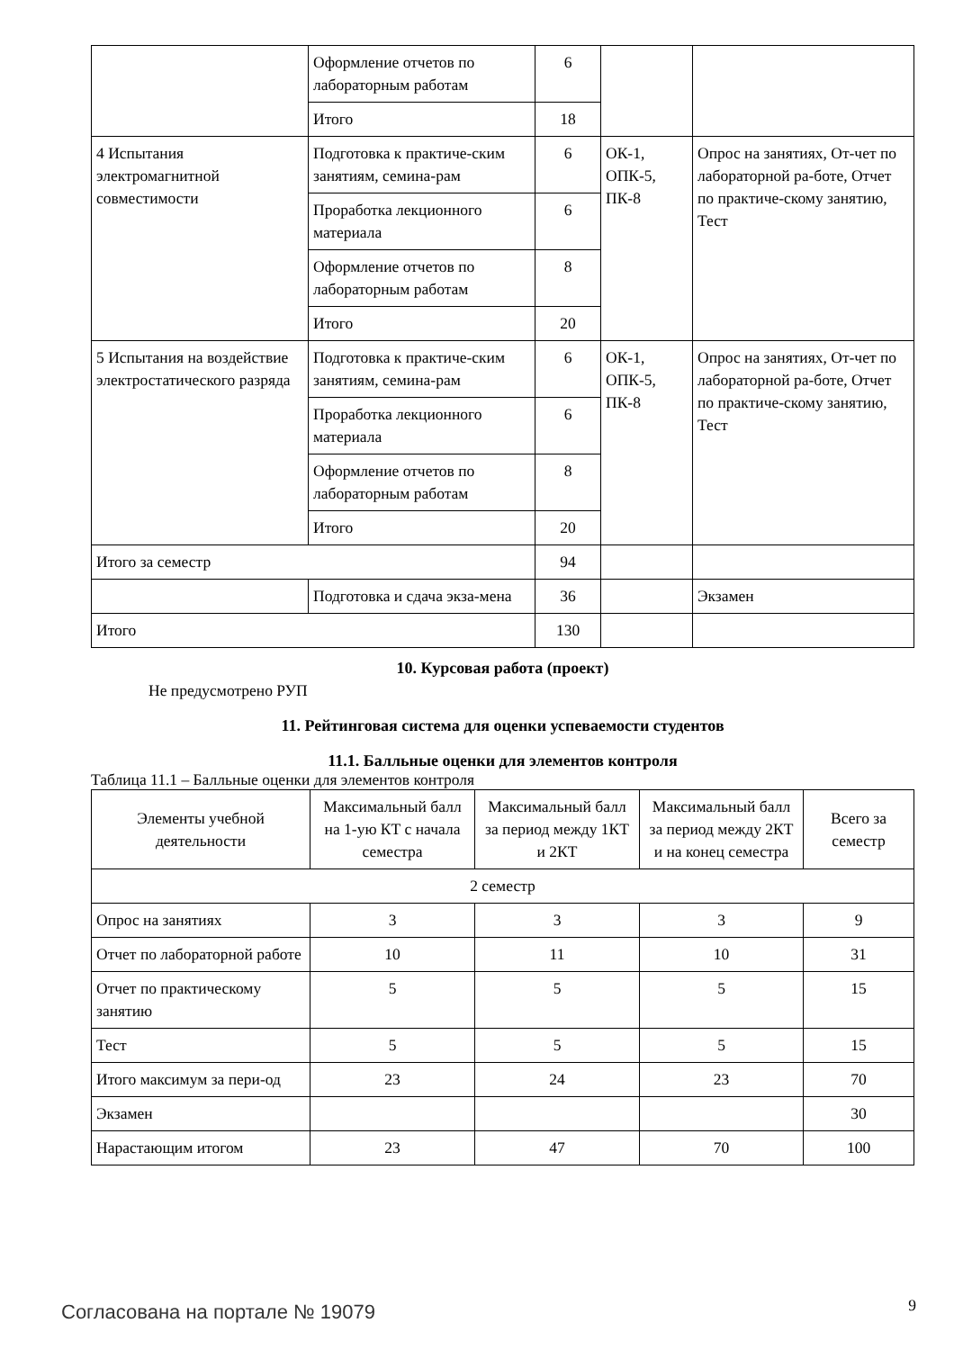| | Оформление отчетов по лабораторным работам | 6 | | |
| | Итого | 18 | | |
| 4 Испытания электромагнитной совместимости | Подготовка к практиче-ским занятиям, семина-рам | 6 | ОК-1, ОПК-5, ПК-8 | Опрос на занятиях, От-чет по лабораторной ра-боте, Отчет по практиче-скому занятию, Тест |
| | Проработка лекционного материала | 6 | | |
| | Оформление отчетов по лабораторным работам | 8 | | |
| | Итого | 20 | | |
| 5 Испытания на воздействие электростатического разряда | Подготовка к практиче-ским занятиям, семина-рам | 6 | ОК-1, ОПК-5, ПК-8 | Опрос на занятиях, От-чет по лабораторной ра-боте, Отчет по практиче-скому занятию, Тест |
| | Проработка лекционного материала | 6 | | |
| | Оформление отчетов по лабораторным работам | 8 | | |
| | Итого | 20 | | |
| Итого за семестр | | 94 | | |
| | Подготовка и сдача экза-мена | 36 | | Экзамен |
| Итого | | 130 | | |
10. Курсовая работа (проект)
Не предусмотрено РУП
11. Рейтинговая система для оценки успеваемости студентов
11.1. Балльные оценки для элементов контроля
Таблица 11.1 – Балльные оценки для элементов контроля
| Элементы учебной деятельности | Максимальный балл на 1-ую КТ с начала семестра | Максимальный балл за период между 1КТ и 2КТ | Максимальный балл за период между 2КТ и на конец семестра | Всего за семестр |
| --- | --- | --- | --- | --- |
| 2 семестр | | | | |
| Опрос на занятиях | 3 | 3 | 3 | 9 |
| Отчет по лабораторной работе | 10 | 11 | 10 | 31 |
| Отчет по практическому занятию | 5 | 5 | 5 | 15 |
| Тест | 5 | 5 | 5 | 15 |
| Итого максимум за пери-од | 23 | 24 | 23 | 70 |
| Экзамен | | | | 30 |
| Нарастающим итогом | 23 | 47 | 70 | 100 |
Согласована на портале № 19079 9